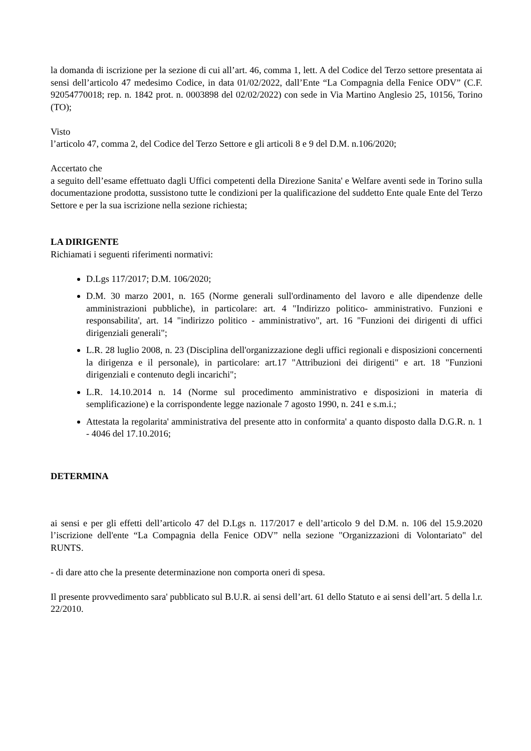la domanda di iscrizione per la sezione di cui all’art. 46, comma 1, lett. A del Codice del Terzo settore presentata ai sensi dell’articolo 47 medesimo Codice, in data 01/02/2022, dall’Ente “La Compagnia della Fenice ODV” (C.F. 92054770018; rep. n. 1842 prot. n. 0003898 del 02/02/2022) con sede in Via Martino Anglesio 25, 10156, Torino (TO);
Visto
l’articolo 47, comma 2, del Codice del Terzo Settore e gli articoli 8 e 9 del D.M. n.106/2020;
Accertato che
a seguito dell’esame effettuato dagli Uffici competenti della Direzione Sanita' e Welfare aventi sede in Torino sulla documentazione prodotta, sussistono tutte le condizioni per la qualificazione del suddetto Ente quale Ente del Terzo Settore e per la sua iscrizione nella sezione richiesta;
LA DIRIGENTE
Richiamati i seguenti riferimenti normativi:
D.Lgs 117/2017; D.M. 106/2020;
D.M. 30 marzo 2001, n. 165 (Norme generali sull'ordinamento del lavoro e alle dipendenze delle amministrazioni pubbliche), in particolare: art. 4 "Indirizzo politico- amministrativo. Funzioni e responsabilita', art. 14 "indirizzo politico - amministrativo", art. 16 "Funzioni dei dirigenti di uffici dirigenziali generali";
L.R. 28 luglio 2008, n. 23 (Disciplina dell'organizzazione degli uffici regionali e disposizioni concernenti la dirigenza e il personale), in particolare: art.17 "Attribuzioni dei dirigenti" e art. 18 "Funzioni dirigenziali e contenuto degli incarichi";
L.R. 14.10.2014 n. 14 (Norme sul procedimento amministrativo e disposizioni in materia di semplificazione) e la corrispondente legge nazionale 7 agosto 1990, n. 241 e s.m.i.;
Attestata la regolarita' amministrativa del presente atto in conformita' a quanto disposto dalla D.G.R. n. 1 - 4046 del 17.10.2016;
DETERMINA
ai sensi e per gli effetti dell’articolo 47 del D.Lgs n. 117/2017 e dell’articolo 9 del D.M. n. 106 del 15.9.2020 l’iscrizione dell'ente “La Compagnia della Fenice ODV” nella sezione "Organizzazioni di Volontariato" del RUNTS.
- di dare atto che la presente determinazione non comporta oneri di spesa.
Il presente provvedimento sara' pubblicato sul B.U.R. ai sensi dell’art. 61 dello Statuto e ai sensi dell’art. 5 della l.r. 22/2010.